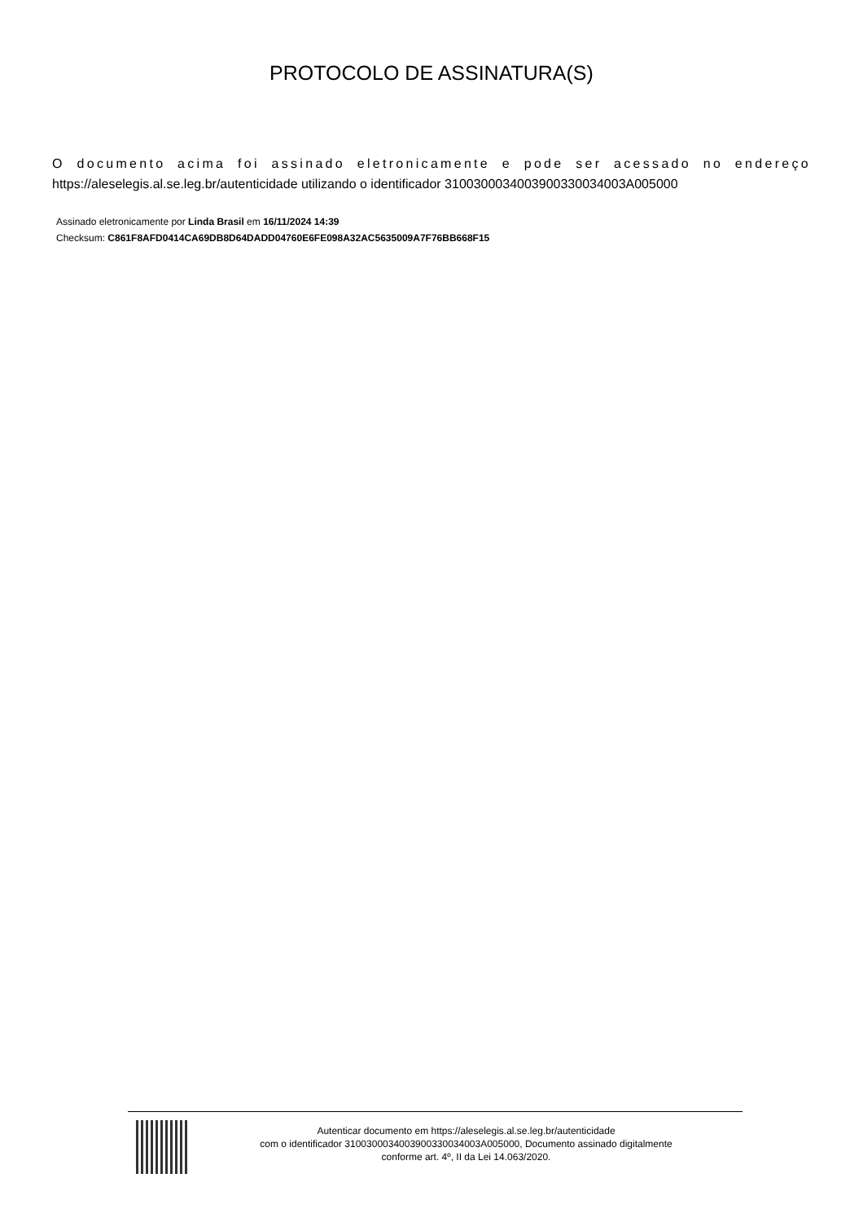PROTOCOLO DE ASSINATURA(S)
O documento acima foi assinado eletronicamente e pode ser acessado no endereço https://aleselegis.al.se.leg.br/autenticidade utilizando o identificador 310030003400390033003400​3A005000
Assinado eletronicamente por Linda Brasil em 16/11/2024 14:39
Checksum: C861F8AFD0414CA69DB8D64DADD04760E6FE098A32AC5635009A7F76BB668F15
Autenticar documento em https://aleselegis.al.se.leg.br/autenticidade
com o identificador 3100300034003900330034003A005000, Documento assinado digitalmente
conforme art. 4º, II da Lei 14.063/2020.